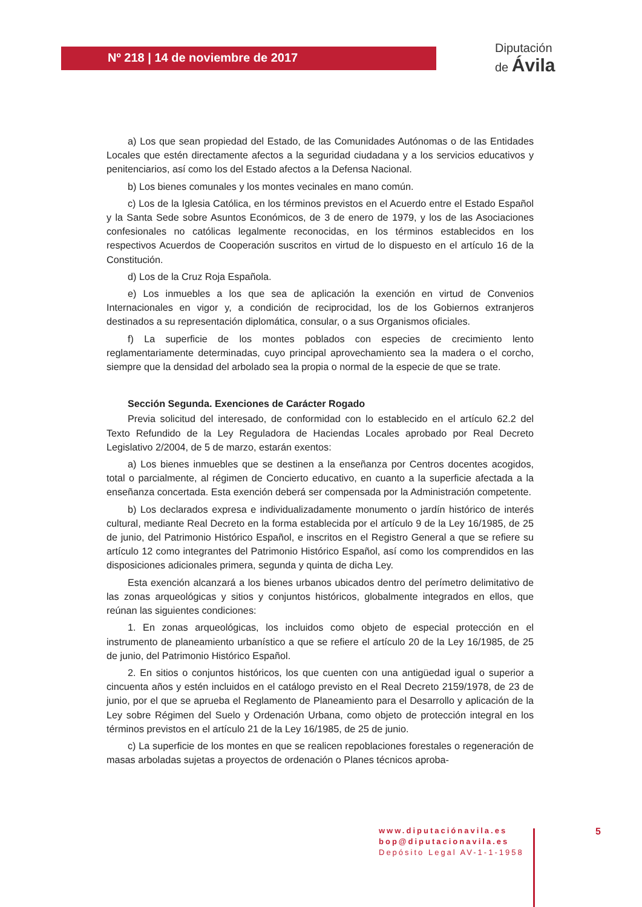Nº 218 | 14 de noviembre de 2017
Diputación
de Ávila
a) Los que sean propiedad del Estado, de las Comunidades Autónomas o de las Entidades Locales que estén directamente afectos a la seguridad ciudadana y a los servicios educativos y penitenciarios, así como los del Estado afectos a la Defensa Nacional.
b) Los bienes comunales y los montes vecinales en mano común.
c) Los de la Iglesia Católica, en los términos previstos en el Acuerdo entre el Estado Español y la Santa Sede sobre Asuntos Económicos, de 3 de enero de 1979, y los de las Asociaciones confesionales no católicas legalmente reconocidas, en los términos establecidos en los respectivos Acuerdos de Cooperación suscritos en virtud de lo dispuesto en el artículo 16 de la Constitución.
d) Los de la Cruz Roja Española.
e) Los inmuebles a los que sea de aplicación la exención en virtud de Convenios Internacionales en vigor y, a condición de reciprocidad, los de los Gobiernos extranjeros destinados a su representación diplomática, consular, o a sus Organismos oficiales.
f) La superficie de los montes poblados con especies de crecimiento lento reglamentariamente determinadas, cuyo principal aprovechamiento sea la madera o el corcho, siempre que la densidad del arbolado sea la propia o normal de la especie de que se trate.
Sección Segunda. Exenciones de Carácter Rogado
Previa solicitud del interesado, de conformidad con lo establecido en el artículo 62.2 del Texto Refundido de la Ley Reguladora de Haciendas Locales aprobado por Real Decreto Legislativo 2/2004, de 5 de marzo, estarán exentos:
a) Los bienes inmuebles que se destinen a la enseñanza por Centros docentes acogidos, total o parcialmente, al régimen de Concierto educativo, en cuanto a la superficie afectada a la enseñanza concertada. Esta exención deberá ser compensada por la Administración competente.
b) Los declarados expresa e individualizadamente monumento o jardín histórico de interés cultural, mediante Real Decreto en la forma establecida por el artículo 9 de la Ley 16/1985, de 25 de junio, del Patrimonio Histórico Español, e inscritos en el Registro General a que se refiere su artículo 12 como integrantes del Patrimonio Histórico Español, así como los comprendidos en las disposiciones adicionales primera, segunda y quinta de dicha Ley.
Esta exención alcanzará a los bienes urbanos ubicados dentro del perímetro delimitativo de las zonas arqueológicas y sitios y conjuntos históricos, globalmente integrados en ellos, que reúnan las siguientes condiciones:
1. En zonas arqueológicas, los incluidos como objeto de especial protección en el instrumento de planeamiento urbanístico a que se refiere el artículo 20 de la Ley 16/1985, de 25 de junio, del Patrimonio Histórico Español.
2. En sitios o conjuntos históricos, los que cuenten con una antigüedad igual o superior a cincuenta años y estén incluidos en el catálogo previsto en el Real Decreto 2159/1978, de 23 de junio, por el que se aprueba el Reglamento de Planeamiento para el Desarrollo y aplicación de la Ley sobre Régimen del Suelo y Ordenación Urbana, como objeto de protección integral en los términos previstos en el artículo 21 de la Ley 16/1985, de 25 de junio.
c) La superficie de los montes en que se realicen repoblaciones forestales o regeneración de masas arboladas sujetas a proyectos de ordenación o Planes técnicos aproba-
www.diputaciónavila.es
bop@diputacionavila.es
Depósito Legal AV-1-1-1958
5